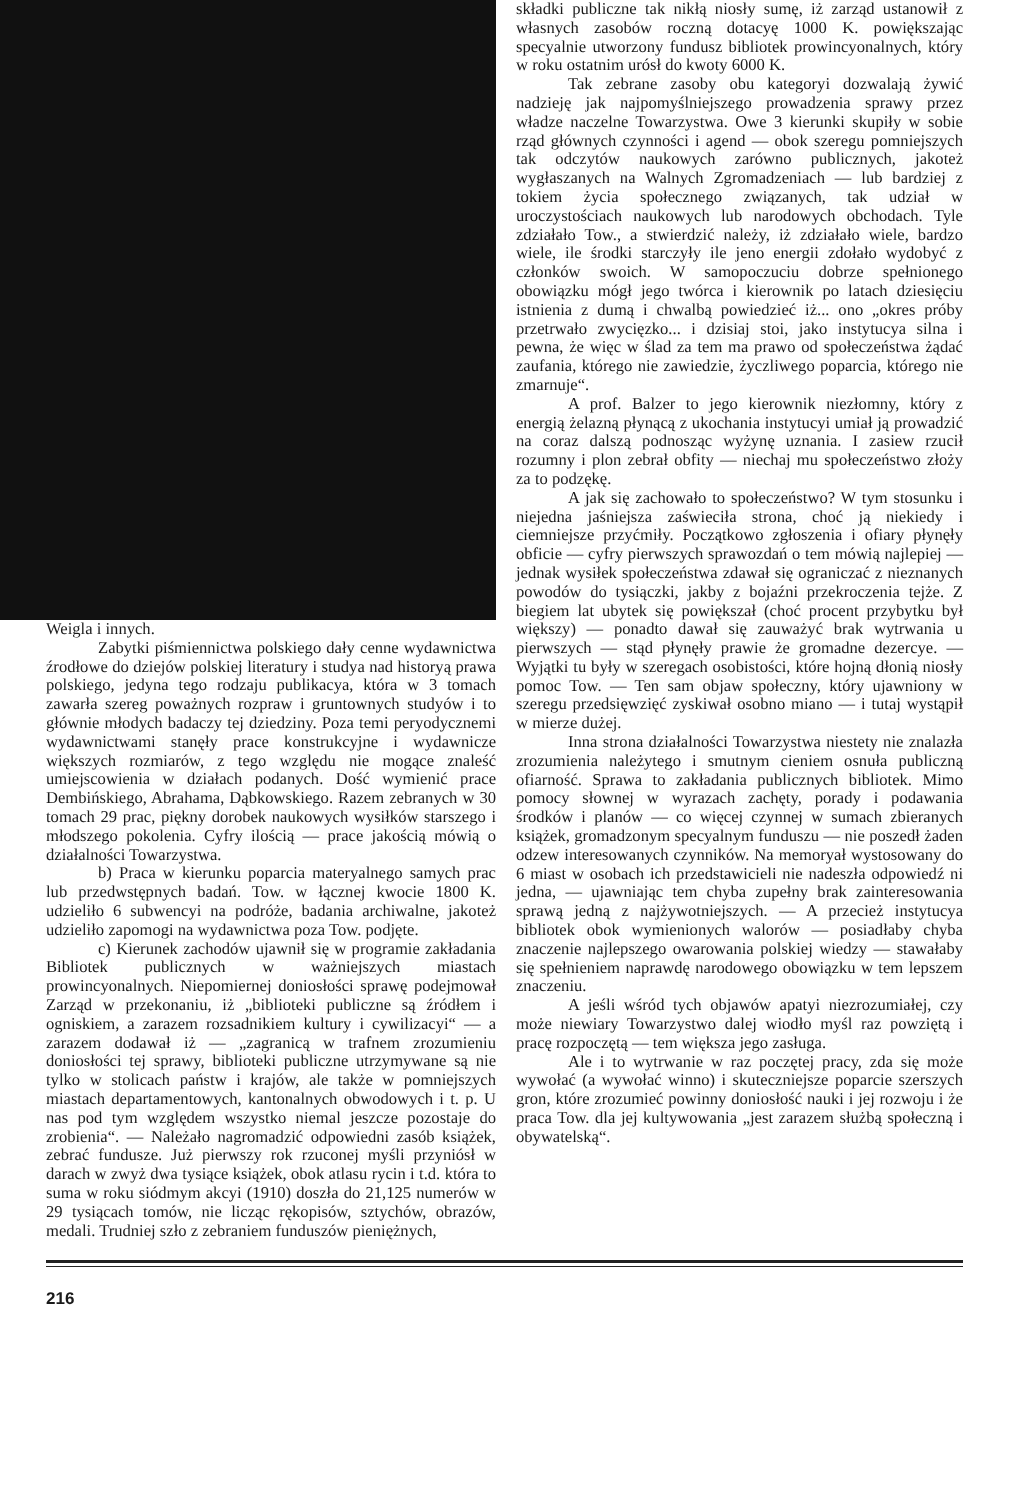Weigla i innych.
Zabytki piśmiennictwa polskiego dały cenne wydawnictwa źrodłowe do dziejów polskiej literatury i studya nad historyą prawa polskiego, jedyna tego rodzaju publikacya, która w 3 tomach zawarła szereg poważnych rozpraw i gruntownych studyów i to głównie młodych badaczy tej dziedziny. Poza temi peryodycznemi wydawnictwami stanęły prace konstrukcyjne i wydawnicze większych rozmiarów, z tego względu nie mogące znaleść umiejscowienia w działach podanych. Dość wymienić prace Dembińskiego, Abrahama, Dąbkowskiego. Razem zebranych w 30 tomach 29 prac, piękny dorobek naukowych wysiłków starszego i młodszego pokolenia. Cyfry ilością — prace jakością mówią o działalności Towarzystwa.
b) Praca w kierunku poparcia materyalnego samych prac lub przedwstępnych badań. Tow. w łącznej kwocie 1800 K. udzieliło 6 subwencyi na podróże, badania archiwalne, jakoteż udzieliło zapomogi na wydawnictwa poza Tow. podjęte.
c) Kierunek zachodów ujawnił się w programie zakładania Bibliotek publicznych w ważniejszych miastach prowincyonalnych. Niepomiernej doniosłości sprawę podejmował Zarząd w przekonaniu, iż „biblioteki publiczne są źródłem i ogniskiem, a zarazem rozsadnikiem kultury i cywilizacyi“ — a zarazem dodawał iż — „zagranicą w trafnem zrozumieniu doniosłości tej sprawy, biblioteki publiczne utrzymywane są nie tylko w stolicach państw i krajów, ale także w pomniejszych miastach departamentowych, kantonalnych obwodowych i t. p. U nas pod tym względem wszystko niemal jeszcze pozostaje do zrobienia“. — Należało nagromadzić odpowiedni zasób książek, zebrać fundusze. Już pierwszy rok rzuconej myśli przyniósł w darach w zwyż dwa tysiące książek, obok atlasu rycin i t.d. która to suma w roku siódmym akcyi (1910) doszła do 21,125 numerów w 29 tysiącach tomów, nie licząc rękopisów, sztychów, obrazów, medali. Trudniej szło z zebraniem funduszów pieniężnych,
składki publiczne tak nikłą niosły sumę, iż zarząd ustanowił z własnych zasobów roczną dotacyę 1000 K. powiększając specyalnie utworzony fundusz bibliotek prowincyonalnych, który w roku ostatnim urósł do kwoty 6000 K.
Tak zebrane zasoby obu kategoryi dozwalają żywić nadzieję jak najpomyślniejszego prowadzenia sprawy przez władze naczelne Towarzystwa. Owe 3 kierunki skupiły w sobie rząd głównych czynności i agend — obok szeregu pomniejszych tak odczytów naukowych zarówno publicznych, jakoteż wygłaszanych na Walnych Zgromadzeniach — lub bardziej z tokiem życia społecznego związanych, tak udział w uroczystościach naukowych lub narodowych obchodach. Tyle zdziałało Tow., a stwierdzić należy, iż zdziałało wiele, bardzo wiele, ile środki starczyły ile jeno energii zdołało wydobyć z członków swoich. W samopoczuciu dobrze spełnionego obowiązku mógł jego twórca i kierownik po latach dziesięciu istnienia z dumą i chwalbą powiedzieć iż... ono „okres próby przetrwało zwycięzko... i dzisiaj stoi, jako instytucya silna i pewna, że więc w ślad za tem ma prawo od społeczeństwa żądać zaufania, którego nie zawiedzie, życzliwego poparcia, którego nie zmarnuje“.
A prof. Balzer to jego kierownik niezłomny, który z energią żelazną płynącą z ukochania instytucyi umiał ją prowadzić na coraz dalszą podnosząc wyżynę uznania. I zasiew rzucił rozumny i plon zebrał obfity — niechaj mu społeczeństwo złoży za to podzękę.
A jak się zachowało to społeczeństwo? W tym stosunku i niejedna jaśniejsza zaświeciła strona, choć ją niekiedy i ciemniejsze przyćmiły. Początkowo zgłoszenia i ofiary płynęły obficie — cyfry pierwszych sprawozdań o tem mówią najlepiej — jednak wysiłek społeczeństwa zdawał się ograniczać z nieznanych powodów do tysiączki, jakby z bojaźni przekroczenia tejże. Z biegiem lat ubytek się powiększał (choć procent przybytku był większy) — ponadto dawał się zauważyć brak wytrwania u pierwszych — stąd płynęły prawie że gromadne dezercye. — Wyjątki tu były w szeregach osobistości, które hojną dłonią niosły pomoc Tow. — Ten sam objaw społeczny, który ujawniony w szeregu przedsięwzięć zyskiwał osobno miano — i tutaj wystąpił w mierze dużej.
Inna strona działalności Towarzystwa niestety nie znalazła zrozumienia należytego i smutnym cieniem osnuła publiczną ofiarność. Sprawa to zakładania publicznych bibliotek. Mimo pomocy słownej w wyrazach zachęty, porady i podawania środków i planów — co więcej czynnej w sumach zbieranych książek, gromadzonym specyalnym funduszu — nie poszedł żaden odzew interesowanych czynników. Na memoryał wystosowany do 6 miast w osobach ich przedstawicieli nie nadeszła odpowiedź ni jedna, — ujawniając tem chyba zupełny brak zainteresowania sprawą jedną z najżywotniejszych. — A przecież instytucya bibliotek obok wymienionych walorów — posiadłaby chyba znaczenie najlepszego owarowania polskiej wiedzy — stawałaby się spełnieniem naprawdę narodowego obowiązku w tem lepszem znaczeniu.
A jeśli wśród tych objawów apatyi niezrozumiałej, czy może niewiary Towarzystwo dalej wiodło myśl raz powziętą i pracę rozpoczętą — tem większa jego zasługa.
Ale i to wytrwanie w raz poczętej pracy, zda się może wywołać (a wywołać winno) i skuteczniejsze poparcie szerszych gron, które zrozumieć powinny doniosłość nauki i jej rozwoju i że praca Tow. dla jej kultywowania „jest zarazem służbą społeczną i obywatelską“.
216